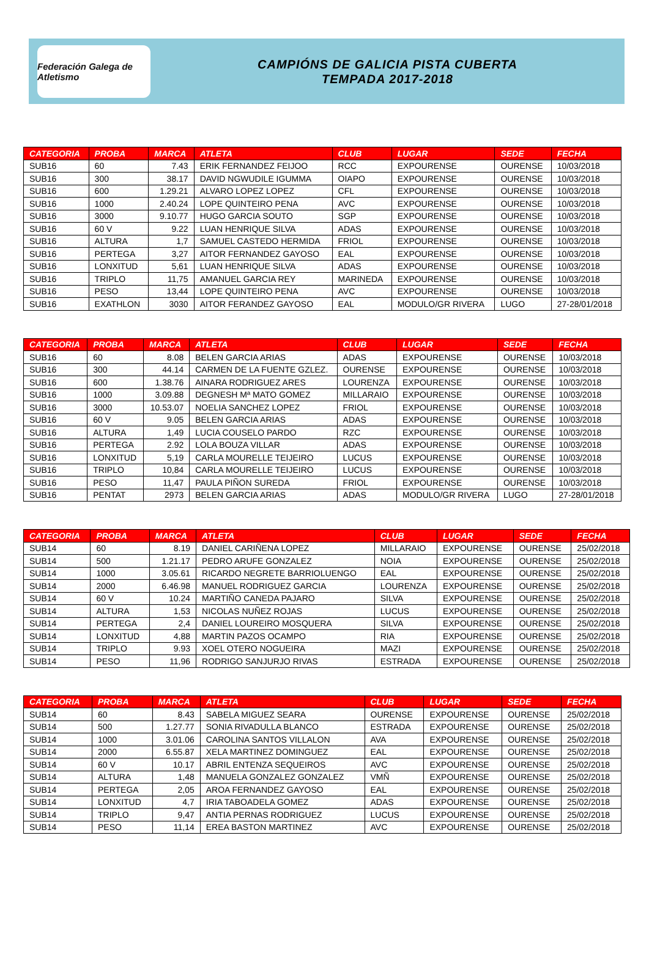Federación Galega de Atletismo
CAMPIÓNS DE GALICIA PISTA CUBERTA
TEMPADA 2017-2018
| CATEGORIA | PROBA | MARCA | ATLETA | CLUB | LUGAR | SEDE | FECHA |
| --- | --- | --- | --- | --- | --- | --- | --- |
| SUB16 | 60 | 7.43 | ERIK FERNANDEZ FEIJOO | RCC | EXPOURENSE | OURENSE | 10/03/2018 |
| SUB16 | 300 | 38.17 | DAVID NGWUDILE IGUMMA | OIAPO | EXPOURENSE | OURENSE | 10/03/2018 |
| SUB16 | 600 | 1.29.21 | ALVARO LOPEZ LOPEZ | CFL | EXPOURENSE | OURENSE | 10/03/2018 |
| SUB16 | 1000 | 2.40.24 | LOPE QUINTEIRO PENA | AVC | EXPOURENSE | OURENSE | 10/03/2018 |
| SUB16 | 3000 | 9.10.77 | HUGO GARCIA SOUTO | SGP | EXPOURENSE | OURENSE | 10/03/2018 |
| SUB16 | 60 V | 9.22 | LUAN HENRIQUE SILVA | ADAS | EXPOURENSE | OURENSE | 10/03/2018 |
| SUB16 | ALTURA | 1,7 | SAMUEL CASTEDO HERMIDA | FRIOL | EXPOURENSE | OURENSE | 10/03/2018 |
| SUB16 | PERTEGA | 3,27 | AITOR FERNANDEZ GAYOSO | EAL | EXPOURENSE | OURENSE | 10/03/2018 |
| SUB16 | LONXITUD | 5,61 | LUAN HENRIQUE SILVA | ADAS | EXPOURENSE | OURENSE | 10/03/2018 |
| SUB16 | TRIPLO | 11,75 | AMANUEL GARCIA REY | MARINEDA | EXPOURENSE | OURENSE | 10/03/2018 |
| SUB16 | PESO | 13,44 | LOPE QUINTEIRO PENA | AVC | EXPOURENSE | OURENSE | 10/03/2018 |
| SUB16 | EXATHLON | 3030 | AITOR FERANDEZ GAYOSO | EAL | MODULO/GR RIVERA | LUGO | 27-28/01/2018 |
| CATEGORIA | PROBA | MARCA | ATLETA | CLUB | LUGAR | SEDE | FECHA |
| --- | --- | --- | --- | --- | --- | --- | --- |
| SUB16 | 60 | 8.08 | BELEN GARCIA ARIAS | ADAS | EXPOURENSE | OURENSE | 10/03/2018 |
| SUB16 | 300 | 44.14 | CARMEN DE LA FUENTE GZLEZ. | OURENSE | EXPOURENSE | OURENSE | 10/03/2018 |
| SUB16 | 600 | 1.38.76 | AINARA RODRIGUEZ ARES | LOURENZA | EXPOURENSE | OURENSE | 10/03/2018 |
| SUB16 | 1000 | 3.09.88 | DEGNESH Mª MATO GOMEZ | MILLARAIO | EXPOURENSE | OURENSE | 10/03/2018 |
| SUB16 | 3000 | 10.53.07 | NOELIA SANCHEZ LOPEZ | FRIOL | EXPOURENSE | OURENSE | 10/03/2018 |
| SUB16 | 60 V | 9.05 | BELEN GARCIA ARIAS | ADAS | EXPOURENSE | OURENSE | 10/03/2018 |
| SUB16 | ALTURA | 1,49 | LUCIA COUSELO PARDO | RZC | EXPOURENSE | OURENSE | 10/03/2018 |
| SUB16 | PERTEGA | 2.92 | LOLA BOUZA VILLAR | ADAS | EXPOURENSE | OURENSE | 10/03/2018 |
| SUB16 | LONXITUD | 5,19 | CARLA MOURELLE TEIJEIRO | LUCUS | EXPOURENSE | OURENSE | 10/03/2018 |
| SUB16 | TRIPLO | 10,84 | CARLA MOURELLE TEIJEIRO | LUCUS | EXPOURENSE | OURENSE | 10/03/2018 |
| SUB16 | PESO | 11,47 | PAULA PIÑON SUREDA | FRIOL | EXPOURENSE | OURENSE | 10/03/2018 |
| SUB16 | PENTAT | 2973 | BELEN GARCIA ARIAS | ADAS | MODULO/GR RIVERA | LUGO | 27-28/01/2018 |
| CATEGORIA | PROBA | MARCA | ATLETA | CLUB | LUGAR | SEDE | FECHA |
| --- | --- | --- | --- | --- | --- | --- | --- |
| SUB14 | 60 | 8.19 | DANIEL CARIÑENA LOPEZ | MILLARAIO | EXPOURENSE | OURENSE | 25/02/2018 |
| SUB14 | 500 | 1.21.17 | PEDRO ARUFE GONZALEZ | NOIA | EXPOURENSE | OURENSE | 25/02/2018 |
| SUB14 | 1000 | 3.05.61 | RICARDO NEGRETE BARRIOLUENGO | EAL | EXPOURENSE | OURENSE | 25/02/2018 |
| SUB14 | 2000 | 6.46.98 | MANUEL RODRIGUEZ GARCIA | LOURENZA | EXPOURENSE | OURENSE | 25/02/2018 |
| SUB14 | 60 V | 10.24 | MARTIÑO CANEDA PAJARO | SILVA | EXPOURENSE | OURENSE | 25/02/2018 |
| SUB14 | ALTURA | 1,53 | NICOLAS NUÑEZ ROJAS | LUCUS | EXPOURENSE | OURENSE | 25/02/2018 |
| SUB14 | PERTEGA | 2,4 | DANIEL LOUREIRO MOSQUERA | SILVA | EXPOURENSE | OURENSE | 25/02/2018 |
| SUB14 | LONXITUD | 4,88 | MARTIN PAZOS OCAMPO | RIA | EXPOURENSE | OURENSE | 25/02/2018 |
| SUB14 | TRIPLO | 9.93 | XOEL OTERO NOGUEIRA | MAZI | EXPOURENSE | OURENSE | 25/02/2018 |
| SUB14 | PESO | 11,96 | RODRIGO SANJURJO RIVAS | ESTRADA | EXPOURENSE | OURENSE | 25/02/2018 |
| CATEGORIA | PROBA | MARCA | ATLETA | CLUB | LUGAR | SEDE | FECHA |
| --- | --- | --- | --- | --- | --- | --- | --- |
| SUB14 | 60 | 8.43 | SABELA MIGUEZ SEARA | OURENSE | EXPOURENSE | OURENSE | 25/02/2018 |
| SUB14 | 500 | 1.27.77 | SONIA RIVADULLA BLANCO | ESTRADA | EXPOURENSE | OURENSE | 25/02/2018 |
| SUB14 | 1000 | 3.01.06 | CAROLINA SANTOS VILLALON | AVA | EXPOURENSE | OURENSE | 25/02/2018 |
| SUB14 | 2000 | 6.55.87 | XELA MARTINEZ DOMINGUEZ | EAL | EXPOURENSE | OURENSE | 25/02/2018 |
| SUB14 | 60 V | 10.17 | ABRIL ENTENZA SEQUEIROS | AVC | EXPOURENSE | OURENSE | 25/02/2018 |
| SUB14 | ALTURA | 1,48 | MANUELA GONZALEZ GONZALEZ | VMÑ | EXPOURENSE | OURENSE | 25/02/2018 |
| SUB14 | PERTEGA | 2,05 | AROA FERNANDEZ GAYOSO | EAL | EXPOURENSE | OURENSE | 25/02/2018 |
| SUB14 | LONXITUD | 4,7 | IRIA TABOADELA GOMEZ | ADAS | EXPOURENSE | OURENSE | 25/02/2018 |
| SUB14 | TRIPLO | 9,47 | ANTIA PERNAS RODRIGUEZ | LUCUS | EXPOURENSE | OURENSE | 25/02/2018 |
| SUB14 | PESO | 11,14 | EREA BASTON MARTINEZ | AVC | EXPOURENSE | OURENSE | 25/02/2018 |